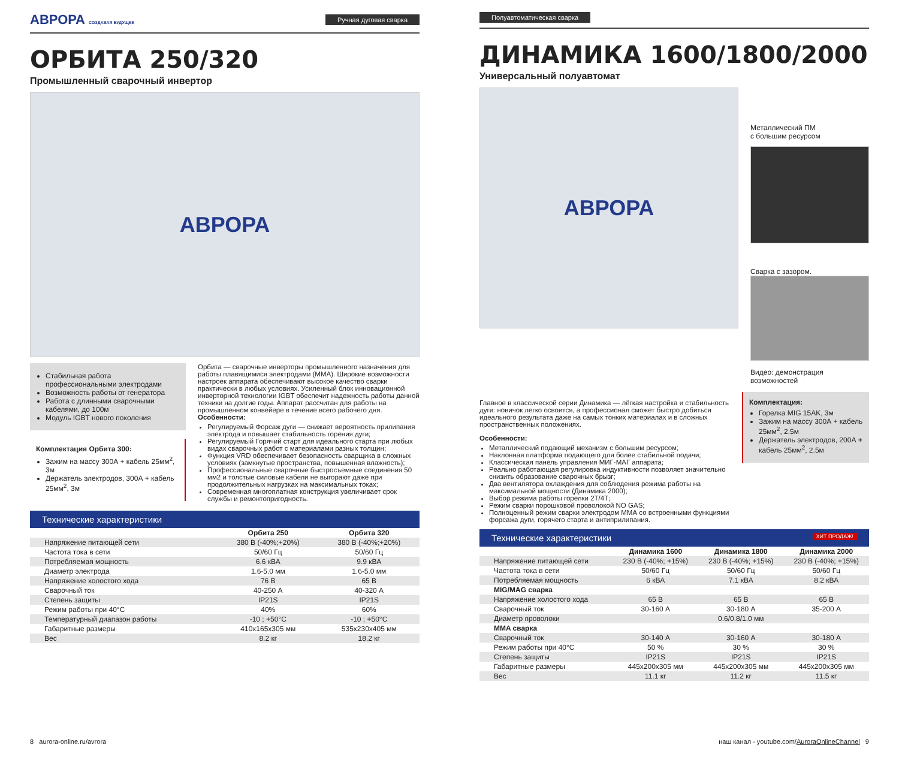АВРОРА СОЗДАВАЯ БУДУЩЕЕ Ручная дуговая сварка
ОРБИТА 250/320
Промышленный сварочный инвертор
АВРОРА
Стабильная работа профессиональными электродами
Возможность работы от генератора
Работа с длинными сварочными кабелями, до 100м
Модуль IGBT нового поколения
Комплектация Орбита 300:
Зажим на массу 300А + кабель 25мм<sup>2</sup>, 3м
Держатель электродов, 300А + кабель 25мм<sup>2</sup>, 3м
Орбита — сварочные инверторы промышленного назначения для работы плавящимися электродами (ММА). Широкие возможности настроек аппарата обеспечивают высокое качество сварки практически в любых условиях. Усиленный блок инновационной инверторной технологии IGBT обеспечит надежность работы данной техники на долгие годы. Аппарат рассчитан для работы на промышленном конвейере в течение всего рабочего дня.
Особенности:
Регулируемый Форсаж дуги — снижает вероятность прилипания электрода и повышает стабильность горения дуги;
Регулируемый Горячий старт для идеального старта при любых видах сварочных работ с материалами разных толщин;
Функция VRD обеспечивает безопасность сварщика в сложных условиях (замкнутые пространства, повышенная влажность);
Профессиональные сварочные быстросъемные соединения 50 мм2 и толстые силовые кабели не выгорают даже при продолжительных нагрузках на максимальных токах;
Современная многоплатная конструкция увеличивает срок службы и ремонтопригодность.
Технические характеристики
| | Орбита 250 | Орбита 320 |
| --- | --- | --- |
| Напряжение питающей сети | 380 В (-40%;+20%) | 380 В (-40%;+20%) |
| Частота тока в сети | 50/60 Гц | 50/60 Гц |
| Потребляемая мощность | 6.6 кВА | 9.9 кВА |
| Диаметр электрода | 1.6-5.0 мм | 1.6-5.0 мм |
| Напряжение холостого хода | 76 В | 65 В |
| Сварочный ток | 40-250 А | 40-320 А |
| Степень защиты | IP21S | IP21S |
| Режим работы при 40°С | 40% | 60% |
| Температурный диапазон работы | -10 ; +50°С | -10 ; +50°С |
| Габаритные размеры | 410x165x305 мм | 535x230x405 мм |
| Вес | 8.2 кг | 18.2 кг |
8 aurora-online.ru/avrora
Полуавтоматическая сварка
ДИНАМИКА 1600/1800/2000
Универсальный полуавтомат
АВРОРА
Металлический ПМ
с большим ресурсом
Сварка с зазором.
Видео: демонстрация возможностей
Главное в классической серии Динамика — лёгкая настройка и стабильность дуги: новичок легко освоится, а профессионал сможет быстро добиться идеального результата даже на самых тонких материалах и в сложных пространственных положениях.
Особенности:
Металлический подающий механизм с большим ресурсом;
Наклонная платформа подающего для более стабильной подачи;
Классическая панель управления МИГ-МАГ аппарата;
Реально работающая регулировка индуктивности позволяет значительно снизить образование сварочных брызг;
Два вентилятора охлаждения для соблюдения режима работы на максимальной мощности (Динамика 2000);
Выбор режима работы горелки 2Т/4Т;
Режим сварки порошковой проволокой NO GAS;
Полноценный режим сварки электродом ММА со встроенными функциями форсажа дуги, горячего старта и антиприлипания.
Комплектация:
Горелка MIG 15AK, 3м
Зажим на массу 300А + кабель 25мм<sup>2</sup>, 2.5м
Держатель электродов, 200А + кабель 25мм<sup>2</sup>, 2.5м
Технические характеристики ХИТ ПРОДАЖ!
| | Динамика 1600 | Динамика 1800 | Динамика 2000 |
| --- | --- | --- | --- |
| Напряжение питающей сети | 230 В (-40%; +15%) | 230 В (-40%; +15%) | 230 В (-40%; +15%) |
| Частота тока в сети | 50/60 Гц | 50/60 Гц | 50/60 Гц |
| Потребляемая мощность | 6 кВА | 7.1 кВА | 8.2 кВА |
| MIG/MAG сварка | | | |
| Напряжение холостого хода | 65 В | 65 В | 65 В |
| Сварочный ток | 30-160 А | 30-180 А | 35-200 А |
| Диаметр проволоки | 0.6/0.8/1.0 мм | | |
| MMA сварка | | | |
| Сварочный ток | 30-140 А | 30-160 А | 30-180 А |
| Режим работы при 40°С | 50 % | 30 % | 30 % |
| Степень защиты | IP21S | IP21S | IP21S |
| Габаритные размеры | 445x200x305 мм | 445x200x305 мм | 445x200x305 мм |
| Вес | 11.1 кг | 11.2 кг | 11.5 кг |
наш канал - youtube.com/AuroraOnlineChannel 9